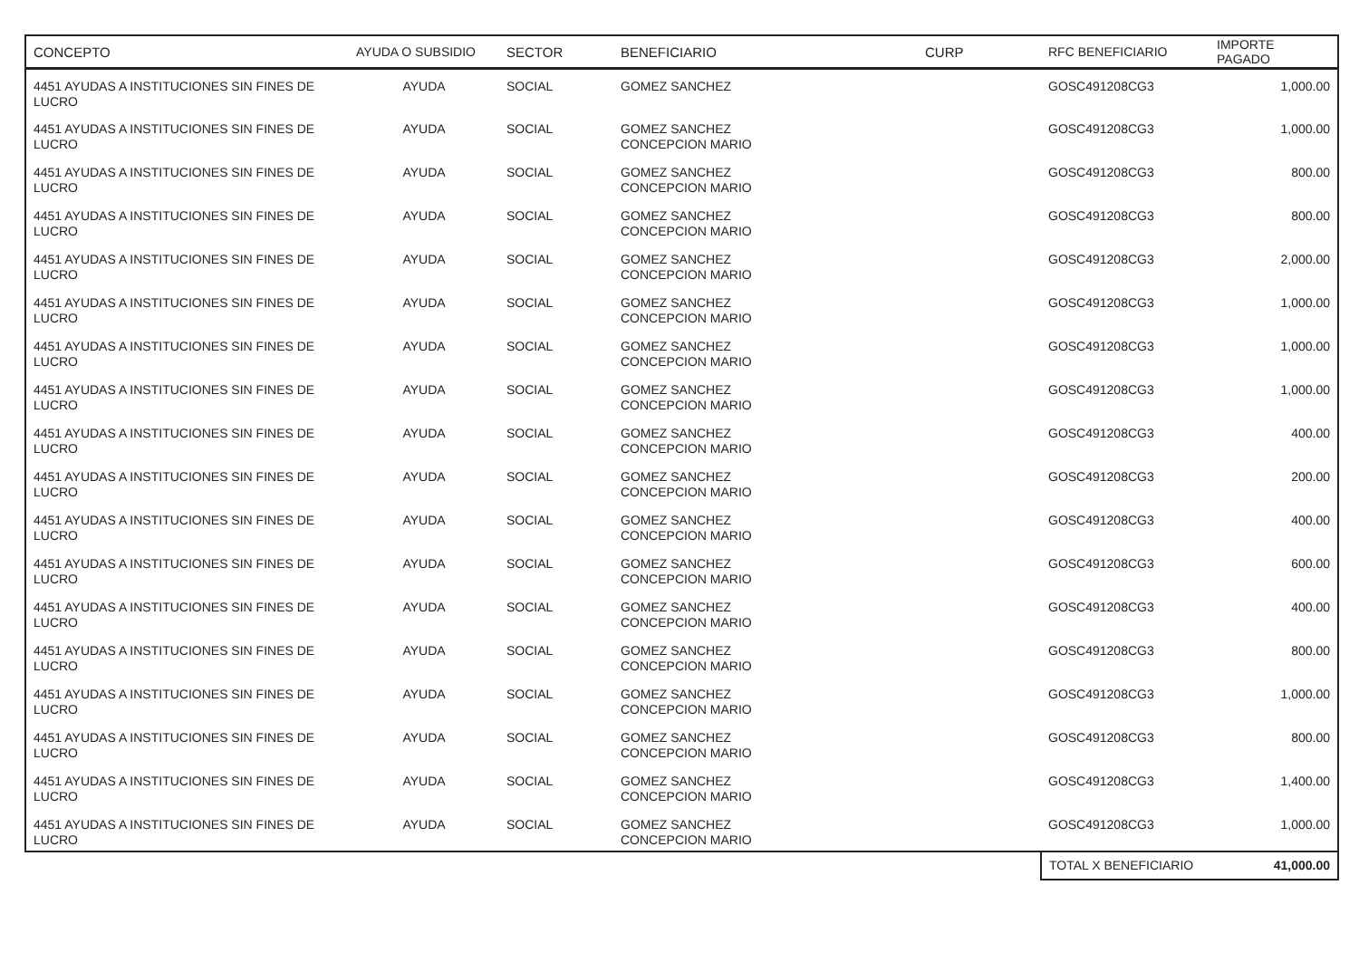| CONCEPTO | AYUDA O SUBSIDIO | SECTOR | BENEFICIARIO | CURP | RFC BENEFICIARIO | IMPORTE PAGADO |
| --- | --- | --- | --- | --- | --- | --- |
| 4451 AYUDAS A INSTITUCIONES SIN FINES DE LUCRO | AYUDA | SOCIAL | GOMEZ SANCHEZ | | GOSC491208CG3 | 1,000.00 |
| 4451 AYUDAS A INSTITUCIONES SIN FINES DE LUCRO | AYUDA | SOCIAL | GOMEZ SANCHEZ CONCEPCION MARIO | | GOSC491208CG3 | 1,000.00 |
| 4451 AYUDAS A INSTITUCIONES SIN FINES DE LUCRO | AYUDA | SOCIAL | GOMEZ SANCHEZ CONCEPCION MARIO | | GOSC491208CG3 | 800.00 |
| 4451 AYUDAS A INSTITUCIONES SIN FINES DE LUCRO | AYUDA | SOCIAL | GOMEZ SANCHEZ CONCEPCION MARIO | | GOSC491208CG3 | 800.00 |
| 4451 AYUDAS A INSTITUCIONES SIN FINES DE LUCRO | AYUDA | SOCIAL | GOMEZ SANCHEZ CONCEPCION MARIO | | GOSC491208CG3 | 2,000.00 |
| 4451 AYUDAS A INSTITUCIONES SIN FINES DE LUCRO | AYUDA | SOCIAL | GOMEZ SANCHEZ CONCEPCION MARIO | | GOSC491208CG3 | 1,000.00 |
| 4451 AYUDAS A INSTITUCIONES SIN FINES DE LUCRO | AYUDA | SOCIAL | GOMEZ SANCHEZ CONCEPCION MARIO | | GOSC491208CG3 | 1,000.00 |
| 4451 AYUDAS A INSTITUCIONES SIN FINES DE LUCRO | AYUDA | SOCIAL | GOMEZ SANCHEZ CONCEPCION MARIO | | GOSC491208CG3 | 1,000.00 |
| 4451 AYUDAS A INSTITUCIONES SIN FINES DE LUCRO | AYUDA | SOCIAL | GOMEZ SANCHEZ CONCEPCION MARIO | | GOSC491208CG3 | 400.00 |
| 4451 AYUDAS A INSTITUCIONES SIN FINES DE LUCRO | AYUDA | SOCIAL | GOMEZ SANCHEZ CONCEPCION MARIO | | GOSC491208CG3 | 200.00 |
| 4451 AYUDAS A INSTITUCIONES SIN FINES DE LUCRO | AYUDA | SOCIAL | GOMEZ SANCHEZ CONCEPCION MARIO | | GOSC491208CG3 | 400.00 |
| 4451 AYUDAS A INSTITUCIONES SIN FINES DE LUCRO | AYUDA | SOCIAL | GOMEZ SANCHEZ CONCEPCION MARIO | | GOSC491208CG3 | 600.00 |
| 4451 AYUDAS A INSTITUCIONES SIN FINES DE LUCRO | AYUDA | SOCIAL | GOMEZ SANCHEZ CONCEPCION MARIO | | GOSC491208CG3 | 400.00 |
| 4451 AYUDAS A INSTITUCIONES SIN FINES DE LUCRO | AYUDA | SOCIAL | GOMEZ SANCHEZ CONCEPCION MARIO | | GOSC491208CG3 | 800.00 |
| 4451 AYUDAS A INSTITUCIONES SIN FINES DE LUCRO | AYUDA | SOCIAL | GOMEZ SANCHEZ CONCEPCION MARIO | | GOSC491208CG3 | 1,000.00 |
| 4451 AYUDAS A INSTITUCIONES SIN FINES DE LUCRO | AYUDA | SOCIAL | GOMEZ SANCHEZ CONCEPCION MARIO | | GOSC491208CG3 | 800.00 |
| 4451 AYUDAS A INSTITUCIONES SIN FINES DE LUCRO | AYUDA | SOCIAL | GOMEZ SANCHEZ CONCEPCION MARIO | | GOSC491208CG3 | 1,400.00 |
| 4451 AYUDAS A INSTITUCIONES SIN FINES DE LUCRO | AYUDA | SOCIAL | GOMEZ SANCHEZ CONCEPCION MARIO | | GOSC491208CG3 | 1,000.00 |
| | | | | | TOTAL X BENEFICIARIO | 41,000.00 |